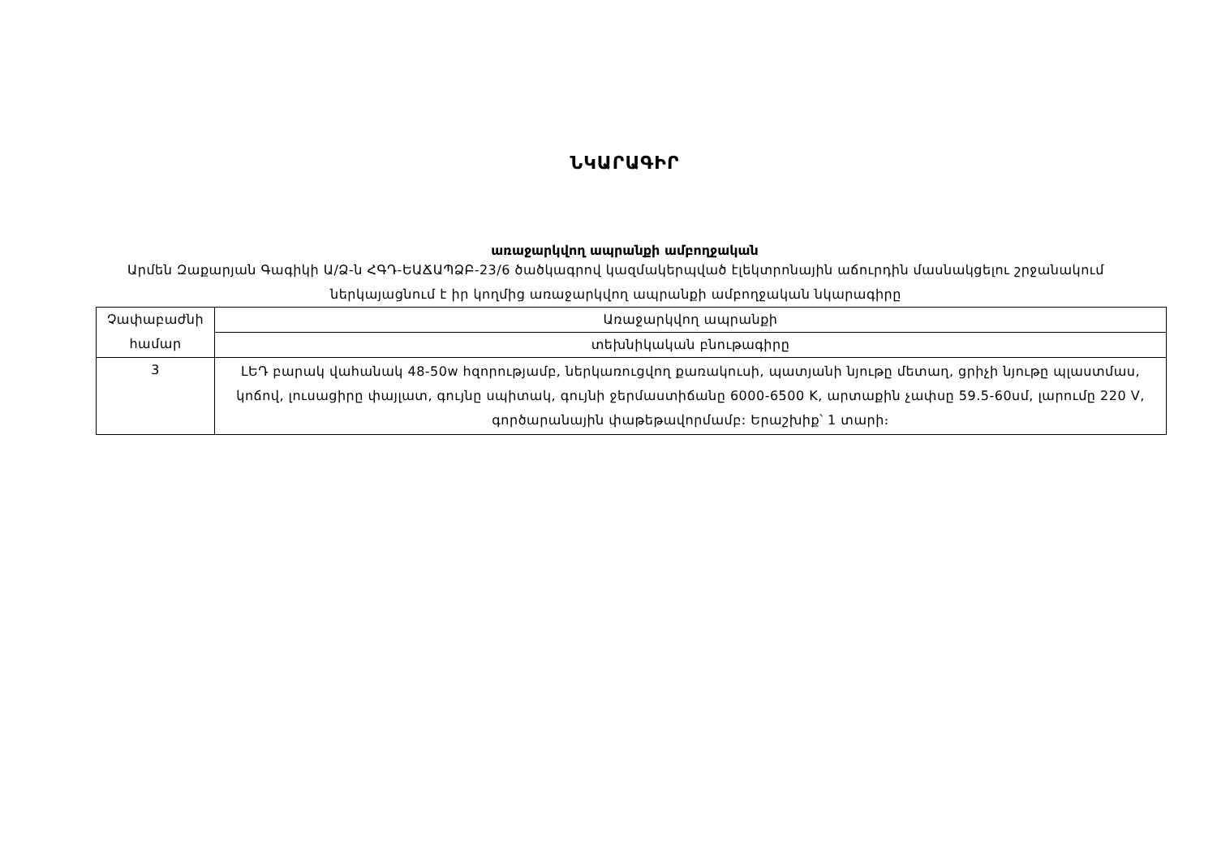ՆԿԱՐԱԳԻՐ
առաջարկվող ապրանքի ամբողջական
Արմեն Զաքարյան Գագիկի Ա/Ձ-ն ՀԳԴ-ԵԱՃԱՊՁԲ-23/6 ծածկագրով կազմակերպված էլեկտրոնային աճուրդին մասնակցելու շրջանակում ներկայացնում է իր կողմից առաջարկվող ապրանքի ամբողջական նկարագիրը
| Չափաբաժնի համար | Առաջարկվող ապրանքի |
| | տեխնիկական բնութագիրը |
| 3 | ԼԵԴ բարակ վահանակ 48-50w հզորությամբ, ներկառուցվող քառակուսի, պատյանի նյութը մետաղ, ցրիչի նյութը պլաստմաս, կոճով, լուսացիրը փայլատ, գույնը սպիտակ, գույնի ջերմաստիճանը 6000-6500 K, արտաքին չափսը 59.5-60սմ, լարումը 220 V, գործարանային փաթեթավորմամբ: Երաշխիք՝ 1 տարի։ |